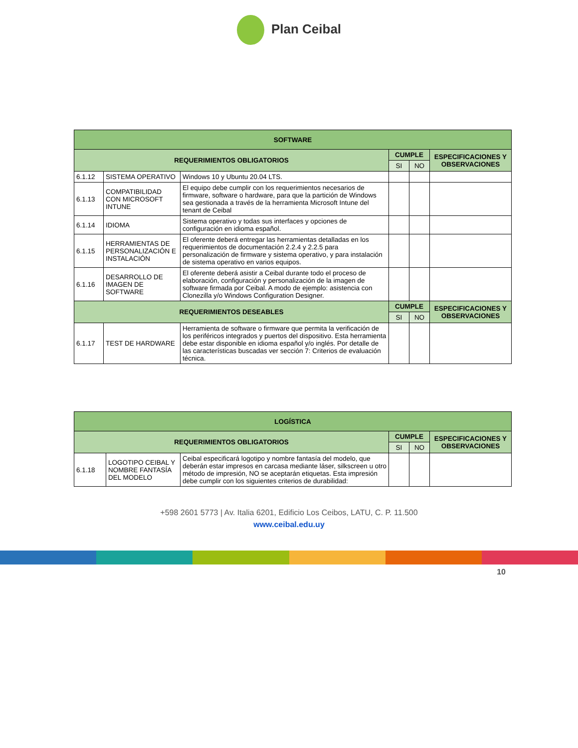Plan Ceibal
| SOFTWARE | | | | | |
| REQUERIMIENTOS OBLIGATORIOS | | | CUMPLE | | ESPECIFICACIONES Y OBSERVACIONES |
| | | | SI | NO | |
| 6.1.12 | SISTEMA OPERATIVO | Windows 10 y Ubuntu 20.04 LTS. | | | |
| 6.1.13 | COMPATIBILIDAD CON MICROSOFT INTUNE | El equipo debe cumplir con los requerimientos necesarios de firmware, software o hardware, para que la partición de Windows sea gestionada a través de la herramienta Microsoft Intune del tenant de Ceibal | | | |
| 6.1.14 | IDIOMA | Sistema operativo y todas sus interfaces y opciones de configuración en idioma español. | | | |
| 6.1.15 | HERRAMIENTAS DE PERSONALIZACIÓN E INSTALACIÓN | El oferente deberá entregar las herramientas detalladas en los requerimientos de documentación 2.2.4 y 2.2.5 para personalización de firmware y sistema operativo, y para instalación de sistema operativo en varios equipos. | | | |
| 6.1.16 | DESARROLLO DE IMAGEN DE SOFTWARE | El oferente deberá asistir a Ceibal durante todo el proceso de elaboración, configuración y personalización de la imagen de software firmada por Ceibal. A modo de ejemplo: asistencia con Clonezilla y/o Windows Configuration Designer. | | | |
| REQUERIMIENTOS DESEABLES | | | CUMPLE | | ESPECIFICACIONES Y OBSERVACIONES |
| | | | SI | NO | |
| 6.1.17 | TEST DE HARDWARE | Herramienta de software o firmware que permita la verificación de los periféricos integrados y puertos del dispositivo. Esta herramienta debe estar disponible en idioma español y/o inglés. Por detalle de las características buscadas ver sección 7: Criterios de evaluación técnica. | | | |
| LOGÍSTICA | | | | | |
| REQUERIMIENTOS OBLIGATORIOS | | | CUMPLE | | ESPECIFICACIONES Y OBSERVACIONES |
| | | | SI | NO | |
| 6.1.18 | LOGOTIPO CEIBAL Y NOMBRE FANTASÍA DEL MODELO | Ceibal especificará logotipo y nombre fantasía del modelo, que deberán estar impresos en carcasa mediante láser, silkscreen u otro método de impresión, NO se aceptarán etiquetas. Esta impresión debe cumplir con los siguientes criterios de durabilidad: | | | |
+598 2601 5773 | Av. Italia 6201, Edificio Los Ceibos, LATU, C. P. 11.500
www.ceibal.edu.uy
10